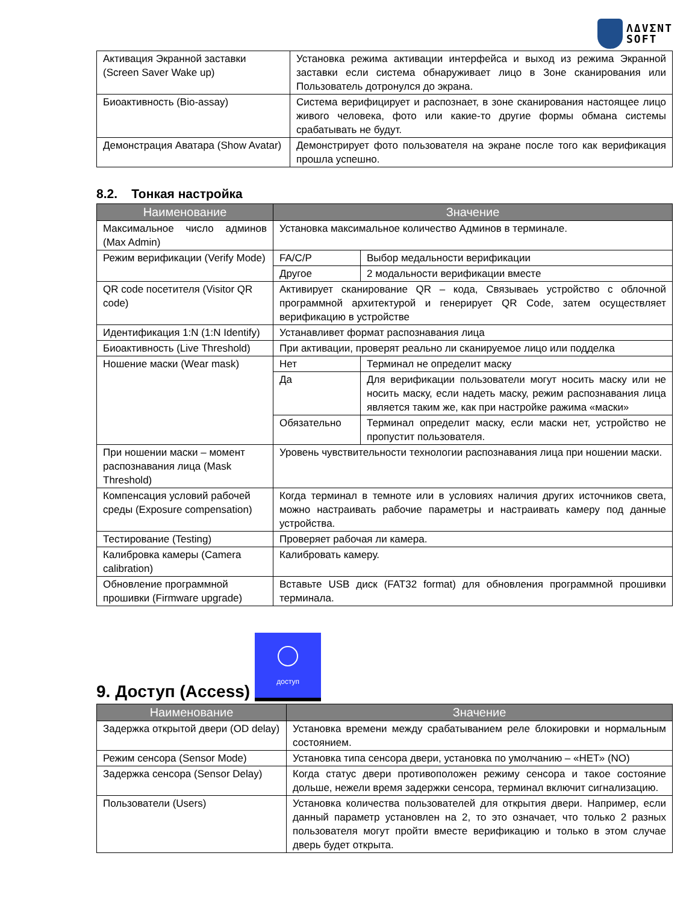ΛΔVΣNT
SOFT
| Активация Экранной заставки (Screen Saver Wake up) | Установка режима активации интерфейса и выход из режима Экранной заставки если система обнаруживает лицо в Зоне сканирования или Пользователь дотронулся до экрана. |
| Биоактивность (Bio-assay) | Система верифицирует и распознает, в зоне сканирования настоящее лицо живого человека, фото или какие-то другие формы обмана системы срабатывать не будут. |
| Демонстрация Аватара (Show Avatar) | Демонстрирует фото пользователя на экране после того как верификация прошла успешно. |
8.2. Тонкая настройка
| Наименование | Значение | |
| --- | --- | --- |
| Максимальное число админов (Max Admin) | Установка максимальное количество Админов в терминале. | |
| Режим верификации (Verify Mode) | FA/C/P | Выбор медальности верификации |
| | Другое | 2 модальности верификации вместе |
| QR code посетителя (Visitor QR code) | Активирует сканирование QR – кода, Связываеь устройство с облочной программной архитектурой и генерирует QR Code, затем осуществляет верификацию в устройстве | |
| Идентификация 1:N (1:N Identify) | Устанавливет формат распознавания лица | |
| Биоактивность (Live Threshold) | При активации, проверят реально ли сканируемое лицо или подделка | |
| Ношение маски (Wear mask) | Нет | Терминал не определит маску |
| | Да | Для верификации пользователи могут носить маску или не носить маску, если надеть маску, режим распознавания лица является таким же, как при настройке ражима «маски» |
| | Обязательно | Терминал определит маску, если маски нет, устройство не пропустит пользователя. |
| При ношении маски – момент распознавания лица (Mask Threshold) | Уровень чувствительности технологии распознавания лица при ношении маски. | |
| Компенсация условий рабочей среды (Exposure compensation) | Когда терминал в темноте или в условиях наличия других источников света, можно настраивать рабочие параметры и настраивать камеру под данные устройства. | |
| Тестирование (Testing) | Проверяет рабочая ли камера. | |
| Калибровка камеры (Camera calibration) | Калибровать камеру. | |
| Обновление программной прошивки (Firmware upgrade) | Вставьте USB диск (FAT32 format) для обновления программной прошивки терминала. | |
9. Доступ (Access)
доступ
| Наименование | Значение |
| --- | --- |
| Задержка открытой двери (OD delay) | Установка времени между срабатыванием реле блокировки и нормальным состоянием. |
| Режим сенсора (Sensor Mode) | Установка типа сенсора двери, установка по умолчанию – «НЕТ» (NO) |
| Задержка сенсора (Sensor Delay) | Когда статус двери противоположен режиму сенсора и такое состояние дольше, нежели время задержки сенсора, терминал включит сигнализацию. |
| Пользователи (Users) | Установка количества пользователей для открытия двери. Например, если данный параметр установлен на 2, то это означает, что только 2 разных пользователя могут пройти вместе верификацию и только в этом случае дверь будет открыта. |